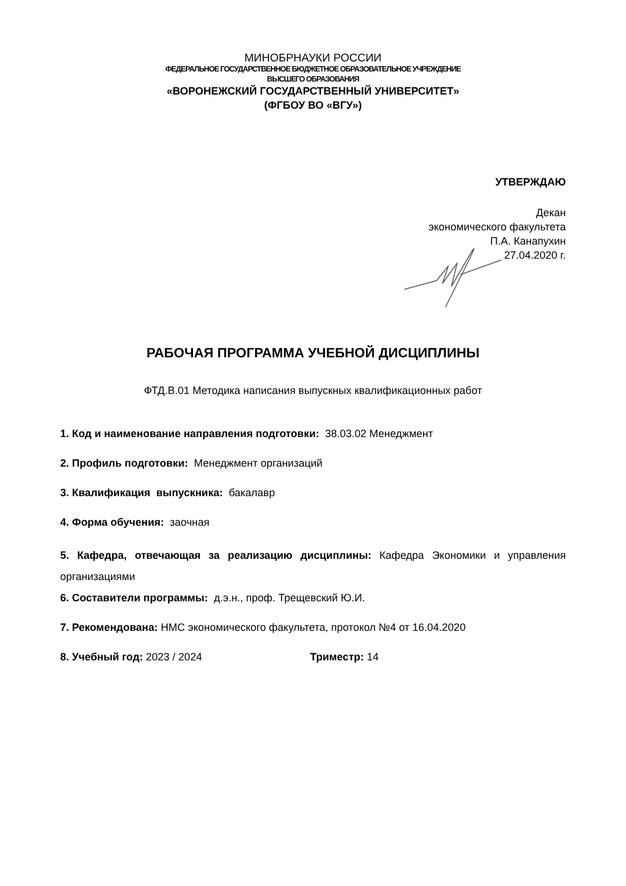МИНОБРНАУКИ РОССИИ
ФЕДЕРАЛЬНОЕ ГОСУДАРСТВЕННОЕ БЮДЖЕТНОЕ ОБРАЗОВАТЕЛЬНОЕ УЧРЕЖДЕНИЕ
ВЫСШЕГО ОБРАЗОВАНИЯ
«ВОРОНЕЖСКИЙ ГОСУДАРСТВЕННЫЙ УНИВЕРСИТЕТ»
(ФГБОУ ВО «ВГУ»)
УТВЕРЖДАЮ
Декан
экономического факультета
П.А. Канапухин
27.04.2020 г.
РАБОЧАЯ ПРОГРАММА УЧЕБНОЙ ДИСЦИПЛИНЫ
ФТД.В.01 Методика написания выпускных квалификационных работ
1. Код и наименование направления подготовки: 38.03.02 Менеджмент
2. Профиль подготовки: Менеджмент организаций
3. Квалификация выпускника: бакалавр
4. Форма обучения: заочная
5. Кафедра, отвечающая за реализацию дисциплины: Кафедра Экономики и управления организациями
6. Составители программы: д.э.н., проф. Трещевский Ю.И.
7. Рекомендована: НМС экономического факультета, протокол №4 от 16.04.2020
8. Учебный год: 2023 / 2024 Триместр: 14